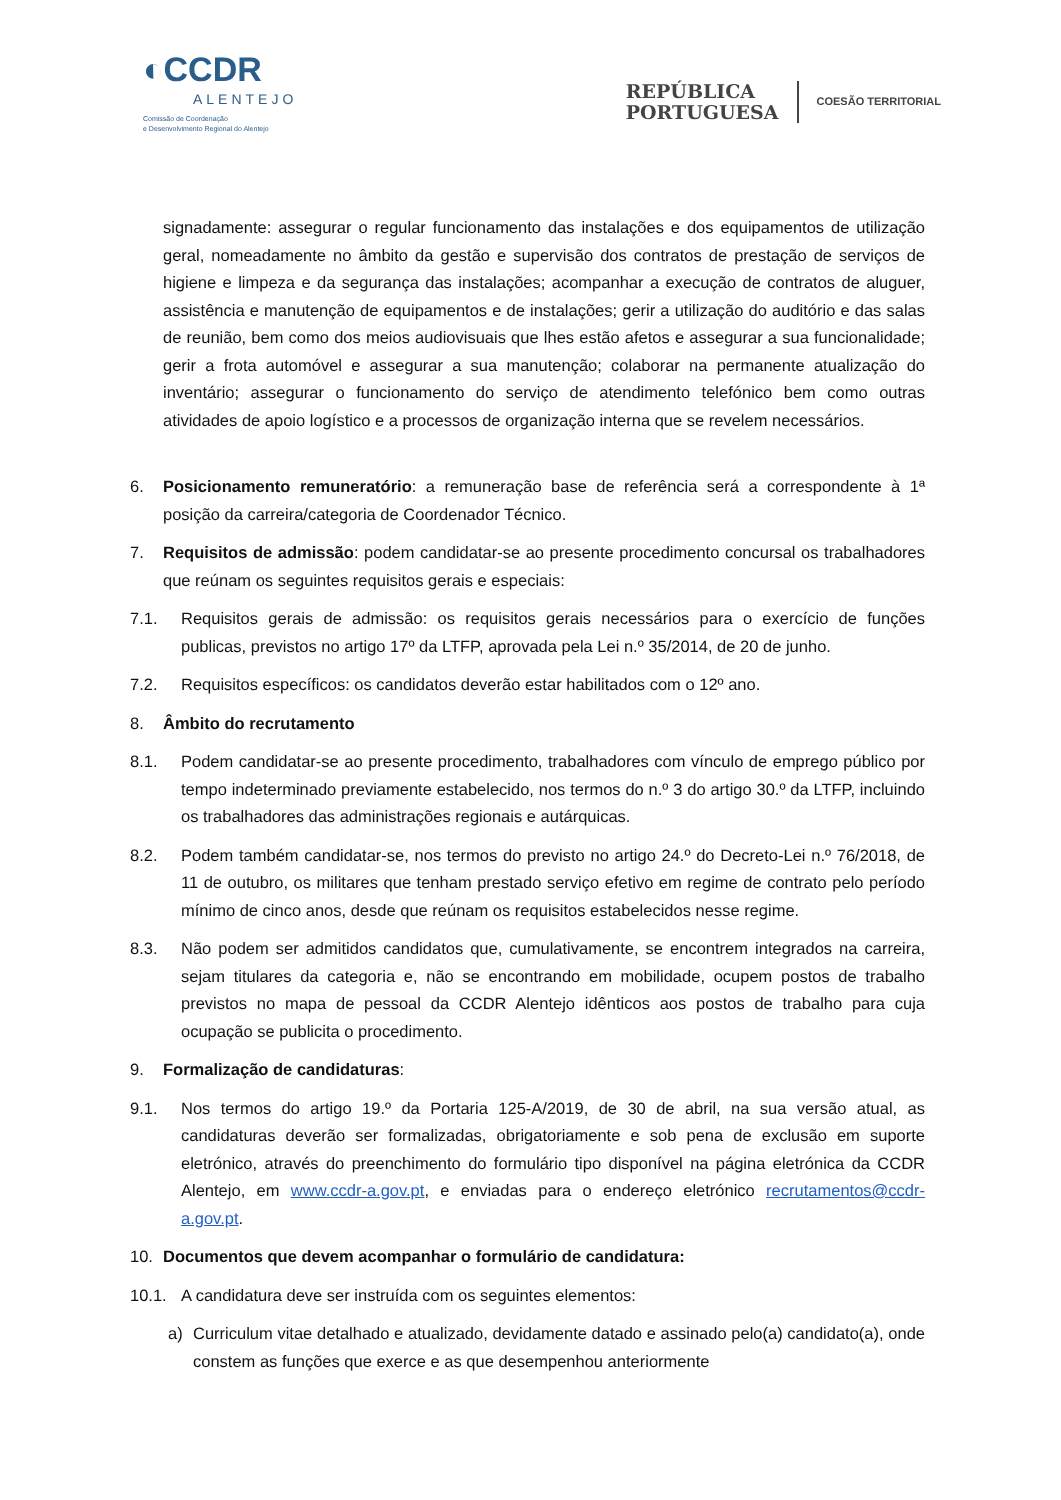◐CCDR
ALENTEJO
Comissão de Coordenação
e Desenvolvimento Regional do Alentejo
REPÚBLICA
PORTUGUESA
COESÃO TERRITORIAL
signadamente: assegurar o regular funcionamento das instalações e dos equipamentos de utilização geral, nomeadamente no âmbito da gestão e supervisão dos contratos de prestação de serviços de higiene e limpeza e da segurança das instalações; acompanhar a execução de contratos de aluguer, assistência e manutenção de equipamentos e de instalações; gerir a utilização do auditório e das salas de reunião, bem como dos meios audiovisuais que lhes estão afetos e assegurar a sua funcionalidade; gerir a frota automóvel e assegurar a sua manutenção; colaborar na permanente atualização do inventário; assegurar o funcionamento do serviço de atendimento telefónico bem como outras atividades de apoio logístico e a processos de organização interna que se revelem necessários.
6. Posicionamento remuneratório: a remuneração base de referência será a correspondente à 1ª posição da carreira/categoria de Coordenador Técnico.
7. Requisitos de admissão: podem candidatar-se ao presente procedimento concursal os trabalhadores que reúnam os seguintes requisitos gerais e especiais:
7.1. Requisitos gerais de admissão: os requisitos gerais necessários para o exercício de funções publicas, previstos no artigo 17º da LTFP, aprovada pela Lei n.º 35/2014, de 20 de junho.
7.2. Requisitos específicos: os candidatos deverão estar habilitados com o 12º ano.
8. Âmbito do recrutamento
8.1. Podem candidatar-se ao presente procedimento, trabalhadores com vínculo de emprego público por tempo indeterminado previamente estabelecido, nos termos do n.º 3 do artigo 30.º da LTFP, incluindo os trabalhadores das administrações regionais e autárquicas.
8.2. Podem também candidatar-se, nos termos do previsto no artigo 24.º do Decreto-Lei n.º 76/2018, de 11 de outubro, os militares que tenham prestado serviço efetivo em regime de contrato pelo período mínimo de cinco anos, desde que reúnam os requisitos estabelecidos nesse regime.
8.3. Não podem ser admitidos candidatos que, cumulativamente, se encontrem integrados na carreira, sejam titulares da categoria e, não se encontrando em mobilidade, ocupem postos de trabalho previstos no mapa de pessoal da CCDR Alentejo idênticos aos postos de trabalho para cuja ocupação se publicita o procedimento.
9. Formalização de candidaturas:
9.1. Nos termos do artigo 19.º da Portaria 125-A/2019, de 30 de abril, na sua versão atual, as candidaturas deverão ser formalizadas, obrigatoriamente e sob pena de exclusão em suporte eletrónico, através do preenchimento do formulário tipo disponível na página eletrónica da CCDR Alentejo, em www.ccdr-a.gov.pt, e enviadas para o endereço eletrónico recrutamentos@ccdr-a.gov.pt.
10. Documentos que devem acompanhar o formulário de candidatura:
10.1. A candidatura deve ser instruída com os seguintes elementos:
a) Curriculum vitae detalhado e atualizado, devidamente datado e assinado pelo(a) candidato(a), onde constem as funções que exerce e as que desempenhou anteriormente